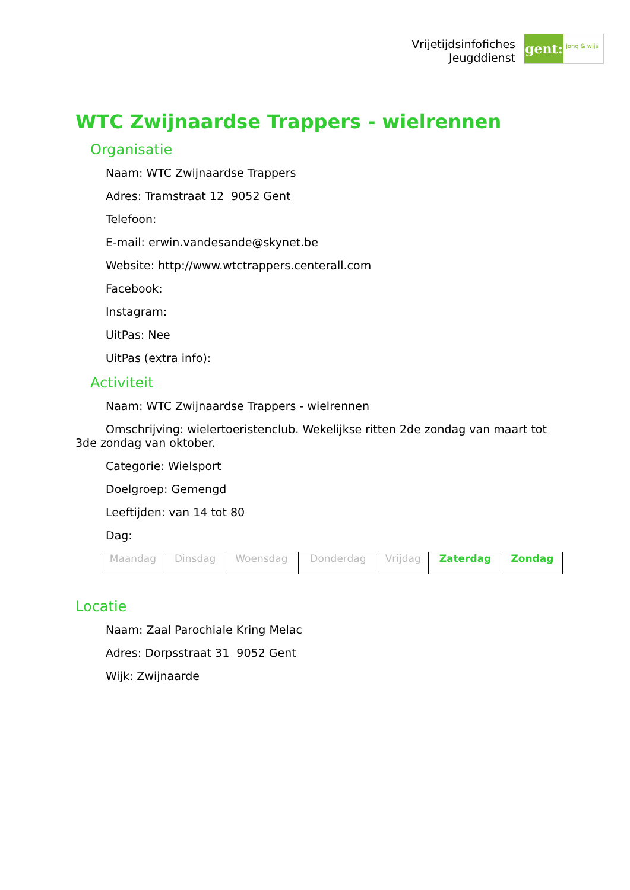Vrijetijdsinfofiches
Jeugddienst
gent:
jong & wijs
WTC Zwijnaardse Trappers - wielrennen
Organisatie
Naam: WTC Zwijnaardse Trappers
Adres: Tramstraat 12 9052 Gent
Telefoon:
E-mail: erwin.vandesande@skynet.be
Website: http://www.wtctrappers.centerall.com
Facebook:
Instagram:
UitPas: Nee
UitPas (extra info):
Activiteit
Naam: WTC Zwijnaardse Trappers - wielrennen
Omschrijving: wielertoeristenclub. Wekelijkse ritten 2de zondag van maart tot 3de zondag van oktober.
Categorie: Wielsport
Doelgroep: Gemengd
Leeftijden: van 14 tot 80
Dag:
| Maandag | Dinsdag | Woensdag | Donderdag | Vrijdag | Zaterdag | Zondag |
Locatie
Naam: Zaal Parochiale Kring Melac
Adres: Dorpsstraat 31 9052 Gent
Wijk: Zwijnaarde